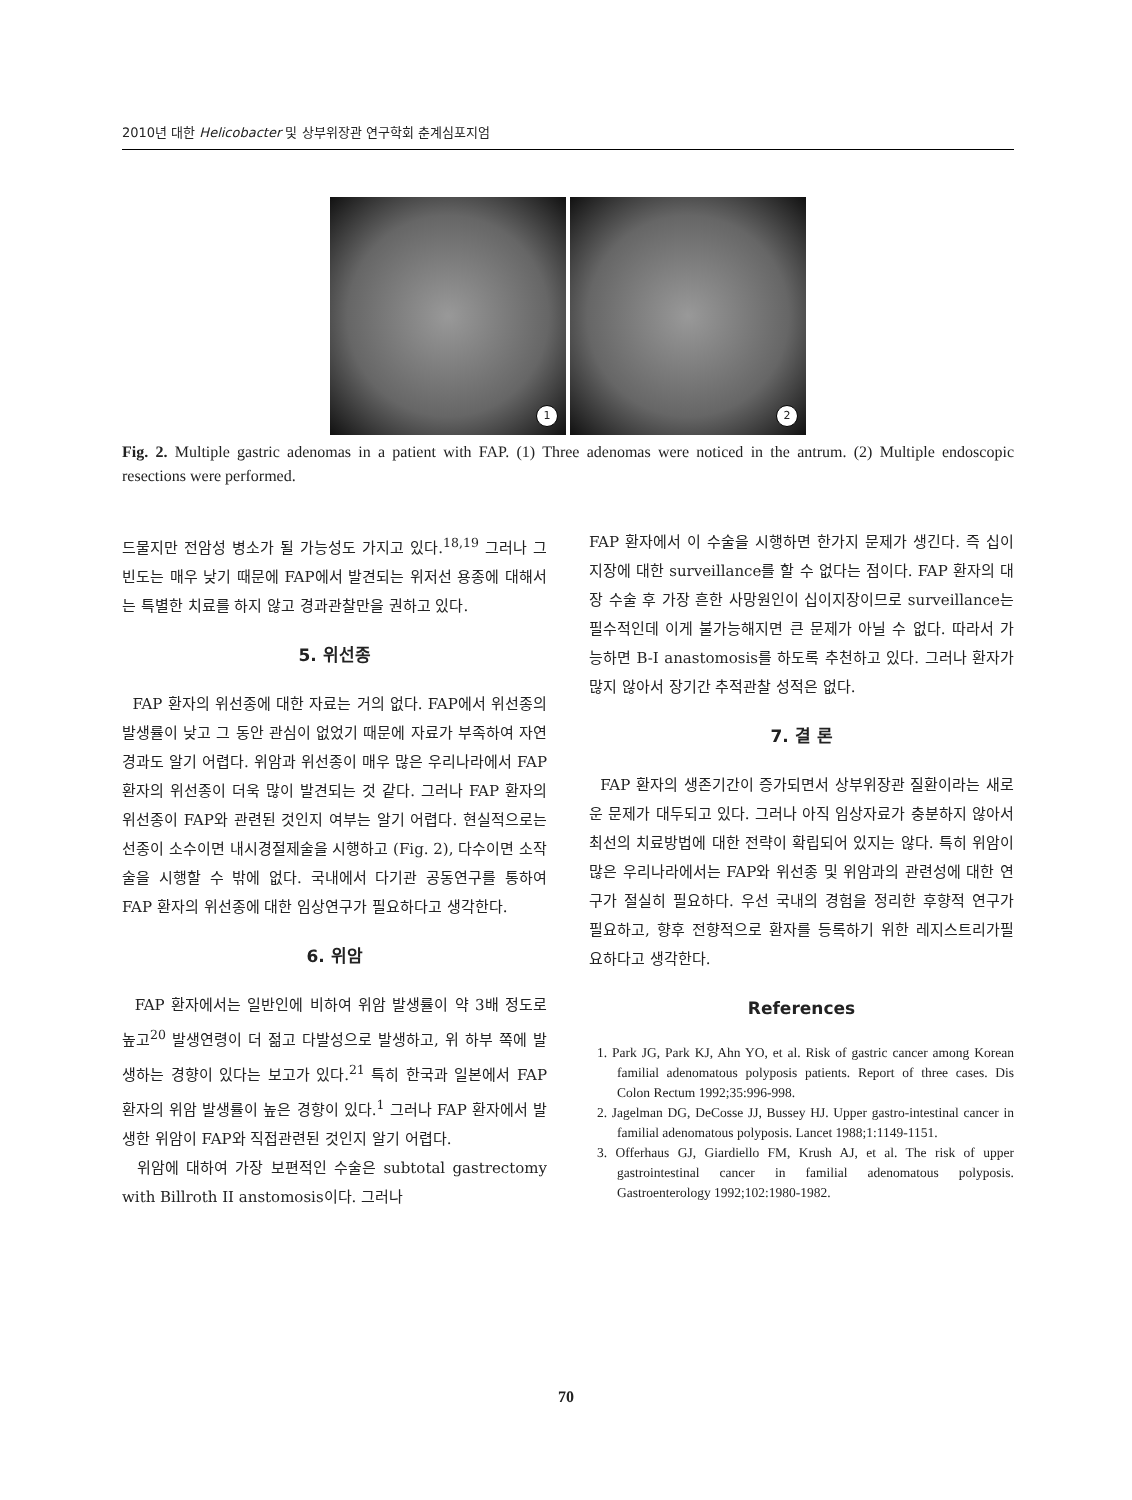2010년 대한 Helicobacter 및 상부위장관 연구학회 춘계심포지엄
1
2
Fig. 2. Multiple gastric adenomas in a patient with FAP. (1) Three adenomas were noticed in the antrum. (2) Multiple endoscopic resections were performed.
드물지만 전암성 병소가 될 가능성도 가지고 있다.<sup>18,19</sup> 그러나 그 빈도는 매우 낮기 때문에 FAP에서 발견되는 위저선 용종에 대해서는 특별한 치료를 하지 않고 경과관찰만을 권하고 있다.
5. 위선종
FAP 환자의 위선종에 대한 자료는 거의 없다. FAP에서 위선종의 발생률이 낮고 그 동안 관심이 없었기 때문에 자료가 부족하여 자연경과도 알기 어렵다. 위암과 위선종이 매우 많은 우리나라에서 FAP 환자의 위선종이 더욱 많이 발견되는 것 같다. 그러나 FAP 환자의 위선종이 FAP와 관련된 것인지 여부는 알기 어렵다. 현실적으로는 선종이 소수이면 내시경절제술을 시행하고 (Fig. 2), 다수이면 소작술을 시행할 수 밖에 없다. 국내에서 다기관 공동연구를 통하여 FAP 환자의 위선종에 대한 임상연구가 필요하다고 생각한다.
6. 위암
FAP 환자에서는 일반인에 비하여 위암 발생률이 약 3배 정도로 높고<sup>20</sup> 발생연령이 더 젊고 다발성으로 발생하고, 위 하부 쪽에 발생하는 경향이 있다는 보고가 있다.<sup>21</sup> 특히 한국과 일본에서 FAP 환자의 위암 발생률이 높은 경향이 있다.<sup>1</sup> 그러나 FAP 환자에서 발생한 위암이 FAP와 직접관련된 것인지 알기 어렵다.
위암에 대하여 가장 보편적인 수술은 subtotal gastrectomy with Billroth II anstomosis이다. 그러나
FAP 환자에서 이 수술을 시행하면 한가지 문제가 생긴다. 즉 십이지장에 대한 surveillance를 할 수 없다는 점이다. FAP 환자의 대장 수술 후 가장 흔한 사망원인이 십이지장이므로 surveillance는 필수적인데 이게 불가능해지면 큰 문제가 아닐 수 없다. 따라서 가능하면 B-I anastomosis를 하도록 추천하고 있다. 그러나 환자가 많지 않아서 장기간 추적관찰 성적은 없다.
7. 결 론
FAP 환자의 생존기간이 증가되면서 상부위장관 질환이라는 새로운 문제가 대두되고 있다. 그러나 아직 임상자료가 충분하지 않아서 최선의 치료방법에 대한 전략이 확립되어 있지는 않다. 특히 위암이 많은 우리나라에서는 FAP와 위선종 및 위암과의 관련성에 대한 연구가 절실히 필요하다. 우선 국내의 경험을 정리한 후향적 연구가 필요하고, 향후 전향적으로 환자를 등록하기 위한 레지스트리가필요하다고 생각한다.
References
1. Park JG, Park KJ, Ahn YO, et al. Risk of gastric cancer among Korean familial adenomatous polyposis patients. Report of three cases. Dis Colon Rectum 1992;35:996-998.
2. Jagelman DG, DeCosse JJ, Bussey HJ. Upper gastro-intestinal cancer in familial adenomatous polyposis. Lancet 1988;1:1149-1151.
3. Offerhaus GJ, Giardiello FM, Krush AJ, et al. The risk of upper gastrointestinal cancer in familial adenomatous polyposis. Gastroenterology 1992;102:1980-1982.
70